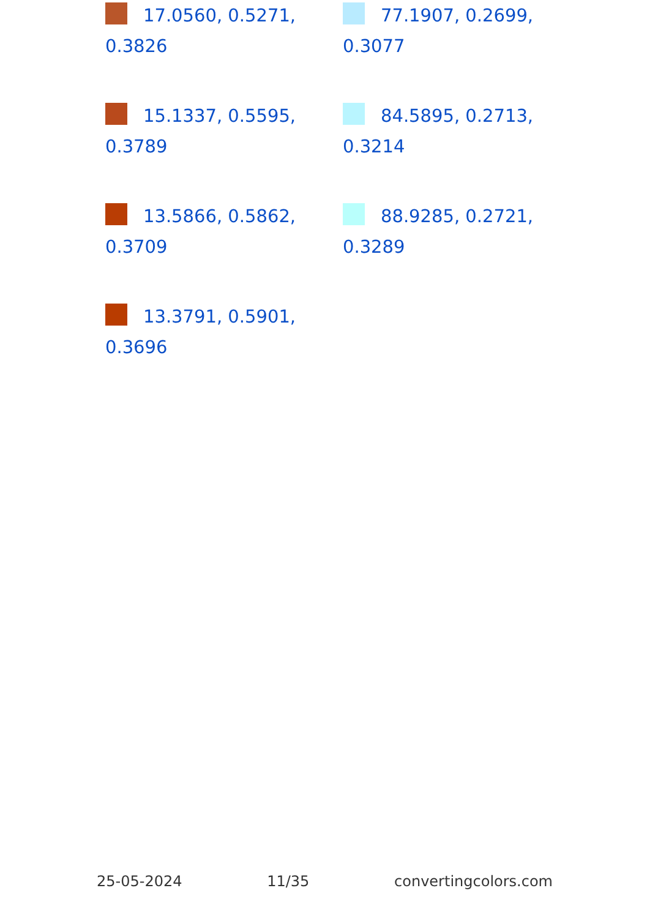17.0560, 0.5271, 0.3826
77.1907, 0.2699, 0.3077
15.1337, 0.5595, 0.3789
84.5895, 0.2713, 0.3214
13.5866, 0.5862, 0.3709
88.9285, 0.2721, 0.3289
13.3791, 0.5901, 0.3696
25-05-2024 11/35 convertingcolors.com